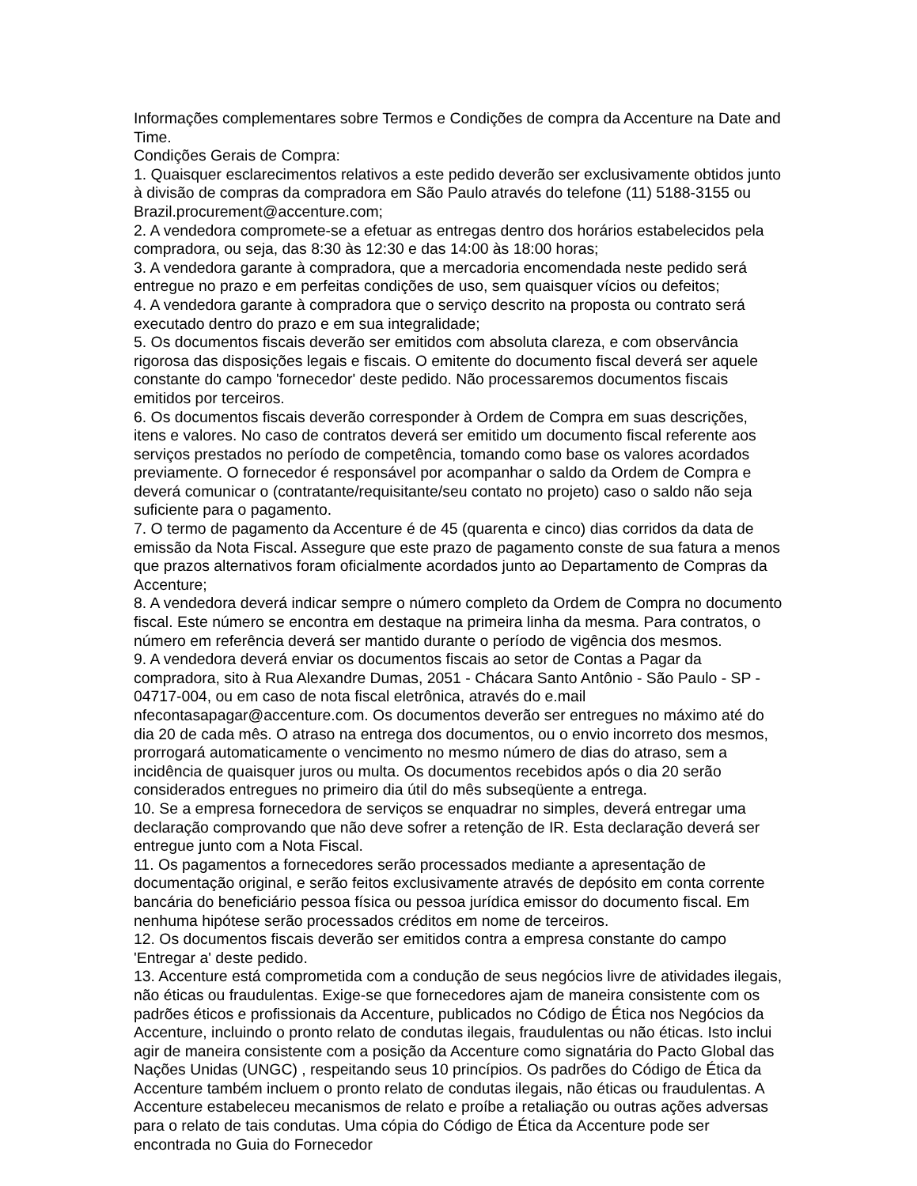Informações complementares sobre Termos e Condições de compra da Accenture na Date and Time.
Condições Gerais de Compra:
1. Quaisquer esclarecimentos relativos a este pedido deverão ser exclusivamente obtidos junto à divisão de compras da compradora em São Paulo através do telefone (11) 5188-3155 ou Brazil.procurement@accenture.com;
2. A vendedora compromete-se a efetuar as entregas dentro dos horários estabelecidos pela compradora, ou seja, das 8:30 às 12:30 e das 14:00 às 18:00 horas;
3. A vendedora garante à compradora, que a mercadoria encomendada neste pedido será entregue no prazo e em perfeitas condições de uso, sem quaisquer vícios ou defeitos;
4. A vendedora garante à compradora que o serviço descrito na proposta ou contrato será executado dentro do prazo e em sua integralidade;
5. Os documentos fiscais deverão ser emitidos com absoluta clareza, e com observância rigorosa das disposições legais e fiscais. O emitente do documento fiscal deverá ser aquele constante do campo 'fornecedor' deste pedido. Não processaremos documentos fiscais emitidos por terceiros.
6. Os documentos fiscais deverão corresponder à Ordem de Compra em suas descrições, itens e valores. No caso de contratos deverá ser emitido um documento fiscal referente aos serviços prestados no período de competência, tomando como base os valores acordados previamente. O fornecedor é responsável por acompanhar o saldo da Ordem de Compra e deverá comunicar o (contratante/requisitante/seu contato no projeto) caso o saldo não seja suficiente para o pagamento.
7. O termo de pagamento da Accenture é de 45 (quarenta e cinco) dias corridos da data de emissão da Nota Fiscal. Assegure que este prazo de pagamento conste de sua fatura a menos que prazos alternativos foram oficialmente acordados junto ao Departamento de Compras da Accenture;
8. A vendedora deverá indicar sempre o número completo da Ordem de Compra no documento fiscal. Este número se encontra em destaque na primeira linha da mesma. Para contratos, o número em referência deverá ser mantido durante o período de vigência dos mesmos.
9. A vendedora deverá enviar os documentos fiscais ao setor de Contas a Pagar da compradora, sito à Rua Alexandre Dumas, 2051 - Chácara Santo Antônio - São Paulo - SP - 04717-004, ou em caso de nota fiscal eletrônica, através do e.mail nfecontasapagar@accenture.com. Os documentos deverão ser entregues no máximo até do dia 20 de cada mês. O atraso na entrega dos documentos, ou o envio incorreto dos mesmos, prorrogará automaticamente o vencimento no mesmo número de dias do atraso, sem a incidência de quaisquer juros ou multa. Os documentos recebidos após o dia 20 serão considerados entregues no primeiro dia útil do mês subseqüente a entrega.
10. Se a empresa fornecedora de serviços se enquadrar no simples, deverá entregar uma declaração comprovando que não deve sofrer a retenção de IR. Esta declaração deverá ser entregue junto com a Nota Fiscal.
11. Os pagamentos a fornecedores serão processados mediante a apresentação de documentação original, e serão feitos exclusivamente através de depósito em conta corrente bancária do beneficiário pessoa física ou pessoa jurídica emissor do documento fiscal. Em nenhuma hipótese serão processados créditos em nome de terceiros.
12. Os documentos fiscais deverão ser emitidos contra a empresa constante do campo 'Entregar a' deste pedido.
13. Accenture está comprometida com a condução de seus negócios livre de atividades ilegais, não éticas ou fraudulentas. Exige-se que fornecedores ajam de maneira consistente com os padrões éticos e profissionais da Accenture, publicados no Código de Ética nos Negócios da Accenture, incluindo o pronto relato de condutas ilegais, fraudulentas ou não éticas. Isto inclui agir de maneira consistente com a posição da Accenture como signatária do Pacto Global das Nações Unidas (UNGC) , respeitando seus 10 princípios. Os padrões do Código de Ética da Accenture também incluem o pronto relato de condutas ilegais, não éticas ou fraudulentas. A Accenture estabeleceu mecanismos de relato e proíbe a retaliação ou outras ações adversas para o relato de tais condutas. Uma cópia do Código de Ética da Accenture pode ser encontrada no Guia do Fornecedor